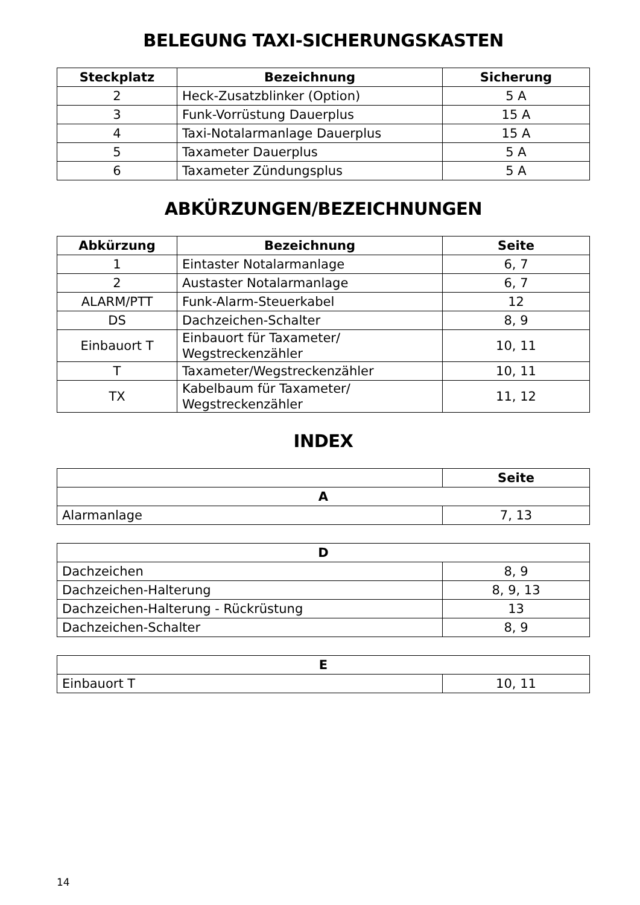BELEGUNG TAXI-SICHERUNGSKASTEN
| Steckplatz | Bezeichnung | Sicherung |
| --- | --- | --- |
| 2 | Heck-Zusatzblinker (Option) | 5 A |
| 3 | Funk-Vorrüstung Dauerplus | 15 A |
| 4 | Taxi-Notalarmanlage Dauerplus | 15 A |
| 5 | Taxameter Dauerplus | 5 A |
| 6 | Taxameter Zündungsplus | 5 A |
ABKÜRZUNGEN/BEZEICHNUNGEN
| Abkürzung | Bezeichnung | Seite |
| --- | --- | --- |
| 1 | Eintaster Notalarmanlage | 6, 7 |
| 2 | Austaster Notalarmanlage | 6, 7 |
| ALARM/PTT | Funk-Alarm-Steuerkabel | 12 |
| DS | Dachzeichen-Schalter | 8, 9 |
| Einbauort T | Einbauort für Taxameter/ Wegstreckenzähler | 10, 11 |
| T | Taxameter/Wegstreckenzähler | 10, 11 |
| TX | Kabelbaum für Taxameter/ Wegstreckenzähler | 11, 12 |
INDEX
| | Seite |
| --- | --- |
| A | |
| Alarmanlage | 7, 13 |
| D | |
| --- | --- |
| Dachzeichen | 8, 9 |
| Dachzeichen-Halterung | 8, 9, 13 |
| Dachzeichen-Halterung - Rückrüstung | 13 |
| Dachzeichen-Schalter | 8, 9 |
| E | |
| --- | --- |
| Einbauort T | 10, 11 |
14